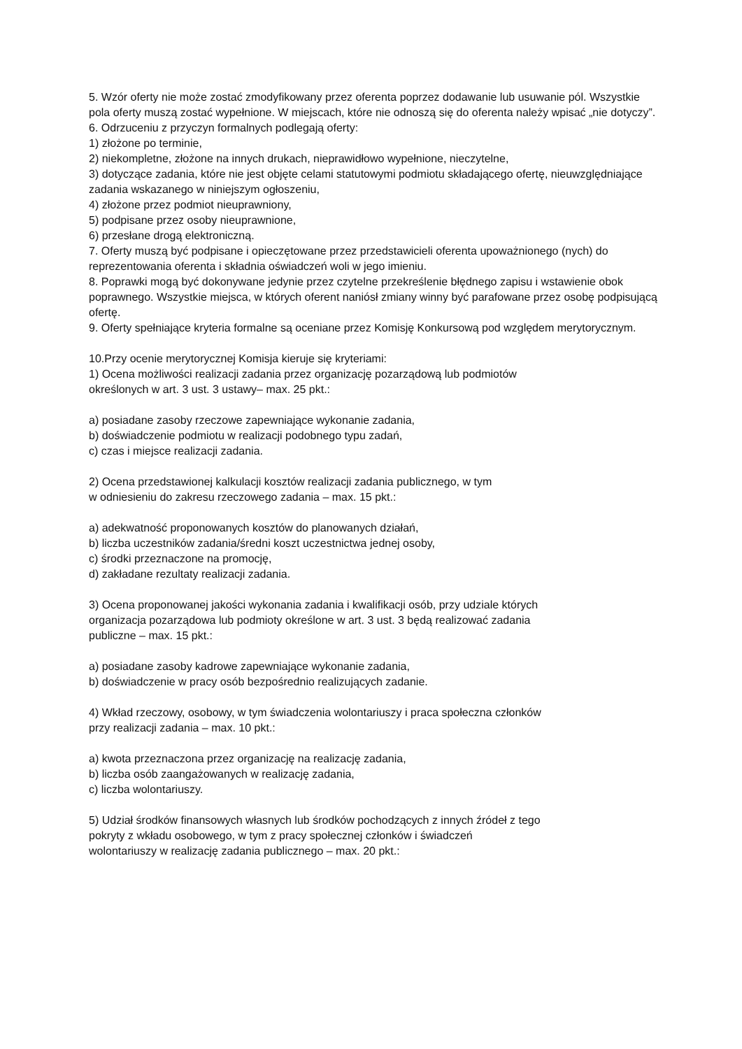5. Wzór oferty nie może zostać zmodyfikowany przez oferenta poprzez dodawanie lub usuwanie pól. Wszystkie pola oferty muszą zostać wypełnione. W miejscach, które nie odnoszą się do oferenta należy wpisać „nie dotyczy”.
6. Odrzuceniu z przyczyn formalnych podlegają oferty:
1) złożone po terminie,
2) niekompletne, złożone na innych drukach, nieprawidłowo wypełnione, nieczytelne,
3) dotyczące zadania, które nie jest objęte celami statutowymi podmiotu składającego ofertę, nieuwzględniające zadania wskazanego w niniejszym ogłoszeniu,
4) złożone przez podmiot nieuprawniony,
5) podpisane przez osoby nieuprawnione,
6) przesłane drogą elektroniczną.
7. Oferty muszą być podpisane i opieczętowane przez przedstawicieli oferenta upoważnionego (nych) do reprezentowania oferenta i składnia oświadczeń woli w jego imieniu.
8. Poprawki mogą być dokonywane jedynie przez czytelne przekreślenie błędnego zapisu i wstawienie obok poprawnego. Wszystkie miejsca, w których oferent naniósł zmiany winny być parafowane przez osobę podpisującą ofertę.
9. Oferty spełniające kryteria formalne są oceniane przez Komisję Konkursową pod względem merytorycznym.
10.Przy ocenie merytorycznej Komisja kieruje się kryteriami:
1) Ocena możliwości realizacji zadania przez organizację pozarządową lub podmiotów
określonych w art. 3 ust. 3 ustawy– max. 25 pkt.:
a) posiadane zasoby rzeczowe zapewniające wykonanie zadania,
b) doświadczenie podmiotu w realizacji podobnego typu zadań,
c) czas i miejsce realizacji zadania.
2) Ocena przedstawionej kalkulacji kosztów realizacji zadania publicznego, w tym
w odniesieniu do zakresu rzeczowego zadania – max. 15 pkt.:
a) adekwatność proponowanych kosztów do planowanych działań,
b) liczba uczestników zadania/średni koszt uczestnictwa jednej osoby,
c) środki przeznaczone na promocję,
d) zakładane rezultaty realizacji zadania.
3) Ocena proponowanej jakości wykonania zadania i kwalifikacji osób, przy udziale których
organizacja pozarządowa lub podmioty określone w art. 3 ust. 3 będą realizować zadania
publiczne – max. 15 pkt.:
a) posiadane zasoby kadrowe zapewniające wykonanie zadania,
b) doświadczenie w pracy osób bezpośrednio realizujących zadanie.
4) Wkład rzeczowy, osobowy, w tym świadczenia wolontariuszy i praca społeczna członków
przy realizacji zadania – max. 10 pkt.:
a) kwota przeznaczona przez organizację na realizację zadania,
b) liczba osób zaangażowanych w realizację zadania,
c) liczba wolontariuszy.
5) Udział środków finansowych własnych lub środków pochodzących z innych źródeł z tego
pokryty z wkładu osobowego, w tym z pracy społecznej członków i świadczeń
wolontariuszy w realizację zadania publicznego – max. 20 pkt.: